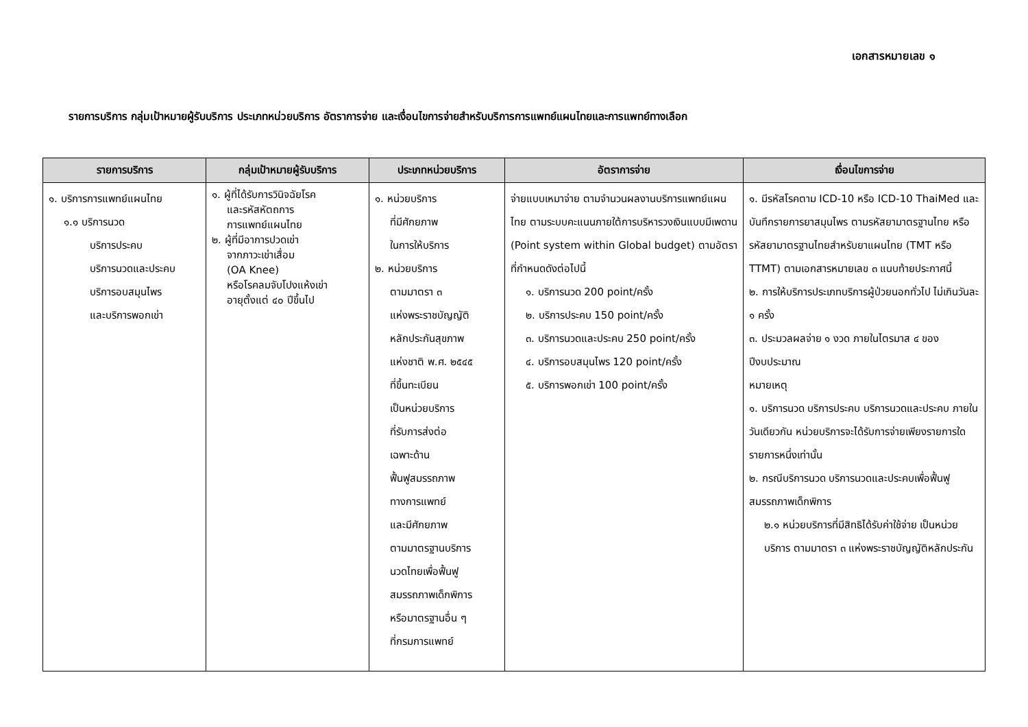เอกสารหมายเลข ๑
รายการบริการ กลุ่มเป้าหมายผู้รับบริการ ประเภทหน่วยบริการ อัตราการจ่าย และเงื่อนไขการจ่ายสำหรับบริการการแพทย์แผนไทยและการแพทย์ทางเลือก
| รายการบริการ | กลุ่มเป้าหมายผู้รับบริการ | ประเภทหน่วยบริการ | อัตราการจ่าย | เงื่อนไขการจ่าย |
| --- | --- | --- | --- | --- |
| ๑. บริการการแพทย์แผนไทย ๑.๑ บริการนวด บริการประคบ บริการนวดและประคบ บริการอบสมุนไพร และบริการพอกเข่า | ๑. ผู้ที่ได้รับการวินิจฉัยโรค และรหัสหัตถการ การแพทย์แผนไทย ๒. ผู้ที่มีอาการปวดเข่า จากภาวะเข่าเสื่อม (OA Knee) หรือโรคลมจับโปงแห้งเข่า อายุตั้งแต่ ๔๐ ปีขึ้นไป | ๑. หน่วยบริการ ที่มีศักยภาพ ในการให้บริการ ๒. หน่วยบริการ ตามมาตรา ๓ แห่งพระราชบัญญัติ หลักประกันสุขภาพ แห่งชาติ พ.ศ. ๒๕๔๕ ที่ขึ้นทะเบียน เป็นหน่วยบริการ ที่รับการส่งต่อ เฉพาะด้าน ฟื้นฟูสมรรถภาพ ทางการแพทย์ และมีศักยภาพ ตามมาตรฐานบริการ นวดไทยเพื่อฟื้นฟู สมรรถภาพเด็กพิการ หรือมาตรฐานอื่น ๆ ที่กรมการแพทย์ | จ่ายแบบเหมาจ่าย ตามจำนวนผลงานบริการแพทย์แผนไทย ตามระบบคะแนนภายใต้การบริหารวงเงินแบบมีเพดาน (Point system within Global budget) ตามอัตราที่กำหนดดังต่อไปนี้ ๑. บริการนวด 200 point/ครั้ง ๒. บริการประคบ 150 point/ครั้ง ๓. บริการนวดและประคบ 250 point/ครั้ง ๔. บริการอบสมุนไพร 120 point/ครั้ง ๕. บริการพอกเข่า 100 point/ครั้ง | ๑. มีรหัสโรคตาม ICD-10 หรือ ICD-10 ThaiMed และบันทึกรายการยาสมุนไพร ตามรหัสยามาตรฐานไทย หรือรหัสยามาตรฐานไทยสำหรับยาแผนไทย (TMT หรือ TTMT) ตามเอกสารหมายเลข ๓ แนบท้ายประกาศนี้ ๒. การให้บริการประเภทบริการผู้ป่วยนอกทั่วไป ไม่เกินวันละ ๑ ครั้ง ๓. ประมวลผลจ่าย ๑ งวด ภายในไตรมาส ๔ ของปีงบประมาณ หมายเหตุ ๑. บริการนวด บริการประคบ บริการนวดและประคบ ภายในวันเดียวกัน หน่วยบริการจะได้รับการจ่ายเพียงรายการใดรายการหนึ่งเท่านั้น ๒. กรณีบริการนวด บริการนวดและประคบเพื่อฟื้นฟูสมรรถภาพเด็กพิการ ๒.๑ หน่วยบริการที่มีสิทธิได้รับค่าใช้จ่าย เป็นหน่วยบริการ ตามมาตรา ๓ แห่งพระราชบัญญัติหลักประกัน |